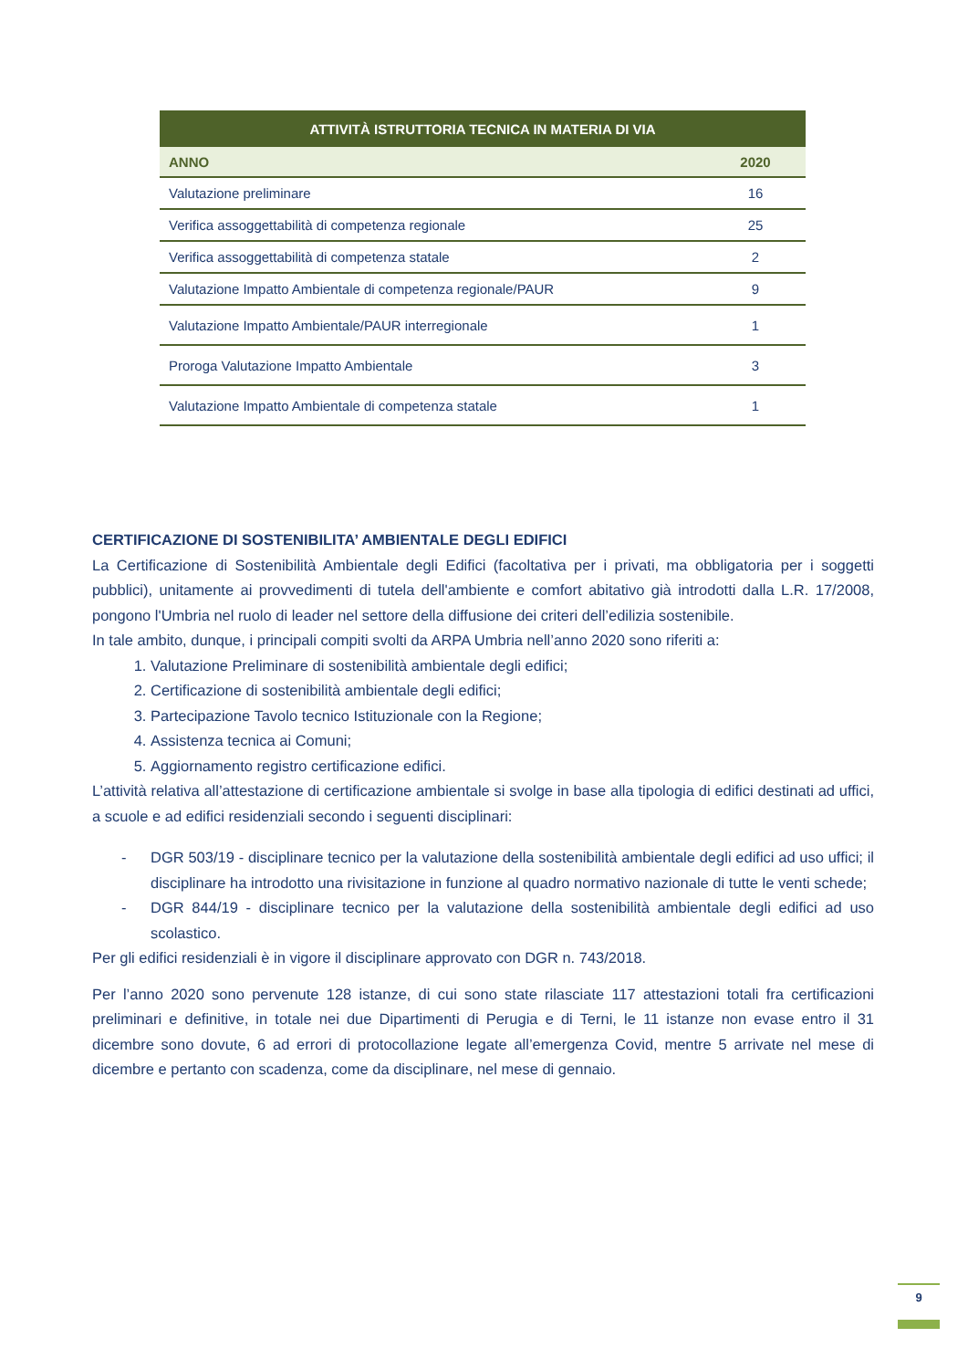| ATTIVITÀ ISTRUTTORIA TECNICA IN MATERIA DI VIA | |
| --- | --- |
| ANNO | 2020 |
| Valutazione preliminare | 16 |
| Verifica assoggettabilità di competenza regionale | 25 |
| Verifica assoggettabilità di competenza statale | 2 |
| Valutazione Impatto Ambientale di competenza regionale/PAUR | 9 |
| Valutazione Impatto Ambientale/PAUR interregionale | 1 |
| Proroga Valutazione Impatto Ambientale | 3 |
| Valutazione Impatto Ambientale di competenza statale | 1 |
CERTIFICAZIONE DI SOSTENIBILITA’ AMBIENTALE DEGLI EDIFICI
La Certificazione di Sostenibilità Ambientale degli Edifici (facoltativa per i privati, ma obbligatoria per i soggetti pubblici), unitamente ai provvedimenti di tutela dell'ambiente e comfort abitativo già introdotti dalla L.R. 17/2008, pongono l'Umbria nel ruolo di leader nel settore della diffusione dei criteri dell’edilizia sostenibile.
In tale ambito, dunque, i principali compiti svolti da ARPA Umbria nell’anno 2020 sono riferiti a:
1. Valutazione Preliminare di sostenibilità ambientale degli edifici;
2. Certificazione di sostenibilità ambientale degli edifici;
3. Partecipazione Tavolo tecnico Istituzionale con la Regione;
4. Assistenza tecnica ai Comuni;
5. Aggiornamento registro certificazione edifici.
L’attività relativa all’attestazione di certificazione ambientale si svolge in base alla tipologia di edifici destinati ad uffici, a scuole e ad edifici residenziali secondo i seguenti disciplinari:
-
DGR 503/19 - disciplinare tecnico per la valutazione della sostenibilità ambientale degli edifici ad uso uffici; il disciplinare ha introdotto una rivisitazione in funzione al quadro normativo nazionale di tutte le venti schede;
-
DGR 844/19 - disciplinare tecnico per la valutazione della sostenibilità ambientale degli edifici ad uso scolastico.
Per gli edifici residenziali è in vigore il disciplinare approvato con DGR n. 743/2018.
Per l’anno 2020 sono pervenute 128 istanze, di cui sono state rilasciate 117 attestazioni totali fra certificazioni preliminari e definitive, in totale nei due Dipartimenti di Perugia e di Terni, le 11 istanze non evase entro il 31 dicembre sono dovute, 6 ad errori di protocollazione legate all’emergenza Covid, mentre 5 arrivate nel mese di dicembre e pertanto con scadenza, come da disciplinare, nel mese di gennaio.
9